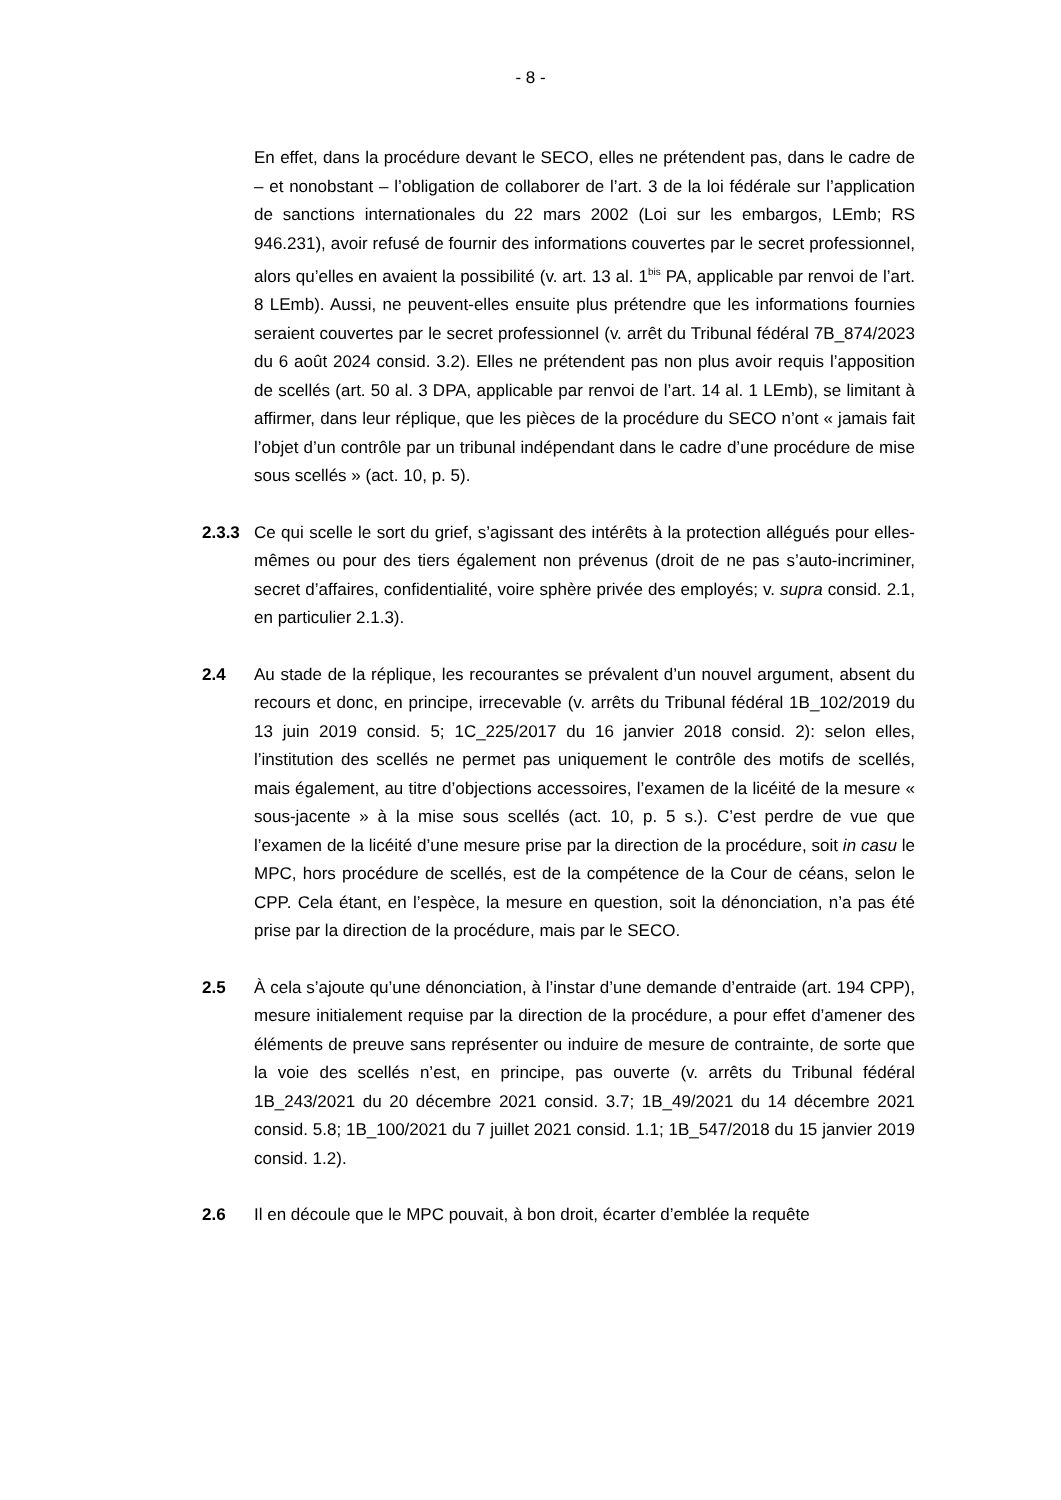- 8 -
En effet, dans la procédure devant le SECO, elles ne prétendent pas, dans le cadre de – et nonobstant – l’obligation de collaborer de l’art. 3 de la loi fédérale sur l’application de sanctions internationales du 22 mars 2002 (Loi sur les embargos, LEmb; RS 946.231), avoir refusé de fournir des informations couvertes par le secret professionnel, alors qu’elles en avaient la possibilité (v. art. 13 al. 1<sup>bis</sup> PA, applicable par renvoi de l’art. 8 LEmb). Aussi, ne peuvent-elles ensuite plus prétendre que les informations fournies seraient couvertes par le secret professionnel (v. arrêt du Tribunal fédéral 7B_874/2023 du 6 août 2024 consid. 3.2). Elles ne prétendent pas non plus avoir requis l’apposition de scellés (art. 50 al. 3 DPA, applicable par renvoi de l’art. 14 al. 1 LEmb), se limitant à affirmer, dans leur réplique, que les pièces de la procédure du SECO n’ont « jamais fait l’objet d’un contrôle par un tribunal indépendant dans le cadre d’une procédure de mise sous scellés » (act. 10, p. 5).
2.3.3 Ce qui scelle le sort du grief, s’agissant des intérêts à la protection allégués pour elles-mêmes ou pour des tiers également non prévenus (droit de ne pas s’auto-incriminer, secret d’affaires, confidentialité, voire sphère privée des employés; v. supra consid. 2.1, en particulier 2.1.3).
2.4 Au stade de la réplique, les recourantes se prévalent d’un nouvel argument, absent du recours et donc, en principe, irrecevable (v. arrêts du Tribunal fédéral 1B_102/2019 du 13 juin 2019 consid. 5; 1C_225/2017 du 16 janvier 2018 consid. 2): selon elles, l’institution des scellés ne permet pas uniquement le contrôle des motifs de scellés, mais également, au titre d’objections accessoires, l’examen de la licéité de la mesure « sous-jacente » à la mise sous scellés (act. 10, p. 5 s.). C’est perdre de vue que l’examen de la licéité d’une mesure prise par la direction de la procédure, soit in casu le MPC, hors procédure de scellés, est de la compétence de la Cour de céans, selon le CPP. Cela étant, en l’espèce, la mesure en question, soit la dénonciation, n’a pas été prise par la direction de la procédure, mais par le SECO.
2.5 À cela s’ajoute qu’une dénonciation, à l’instar d’une demande d’entraide (art. 194 CPP), mesure initialement requise par la direction de la procédure, a pour effet d’amener des éléments de preuve sans représenter ou induire de mesure de contrainte, de sorte que la voie des scellés n’est, en principe, pas ouverte (v. arrêts du Tribunal fédéral 1B_243/2021 du 20 décembre 2021 consid. 3.7; 1B_49/2021 du 14 décembre 2021 consid. 5.8; 1B_100/2021 du 7 juillet 2021 consid. 1.1; 1B_547/2018 du 15 janvier 2019 consid. 1.2).
2.6 Il en découle que le MPC pouvait, à bon droit, écarter d’emblée la requête